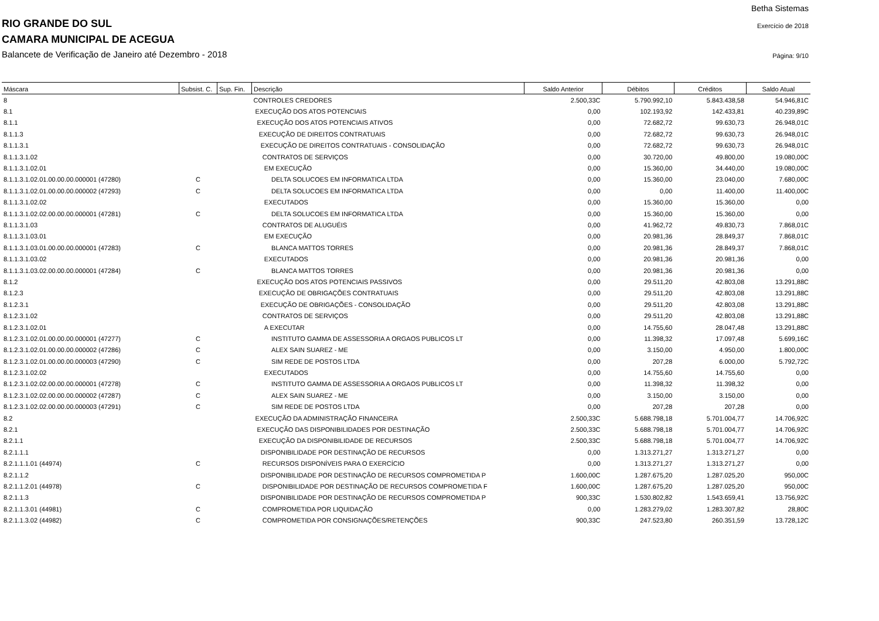Betha Sistemas
RIO GRANDE DO SUL Exercício de 2018
CAMARA MUNICIPAL DE ACEGUA
Balancete de Verificação de Janeiro até Dezembro - 2018
Página: 9/10
| Máscara | Subsist. C. | Sup. Fin. | Descrição | Saldo Anterior | Débitos | Créditos | Saldo Atual |
| --- | --- | --- | --- | --- | --- | --- | --- |
| 8 | | | CONTROLES CREDORES | 2.500,33C | 5.790.992,10 | 5.843.438,58 | 54.946,81C |
| 8.1 | | | EXECUÇÃO DOS ATOS POTENCIAIS | 0,00 | 102.193,92 | 142.433,81 | 40.239,89C |
| 8.1.1 | | | EXECUÇÃO DOS ATOS POTENCIAIS ATIVOS | 0,00 | 72.682,72 | 99.630,73 | 26.948,01C |
| 8.1.1.3 | | | EXECUÇÃO DE DIREITOS CONTRATUAIS | 0,00 | 72.682,72 | 99.630,73 | 26.948,01C |
| 8.1.1.3.1 | | | EXECUÇÃO DE DIREITOS CONTRATUAIS - CONSOLIDAÇÃO | 0,00 | 72.682,72 | 99.630,73 | 26.948,01C |
| 8.1.1.3.1.02 | | | CONTRATOS DE SERVIÇOS | 0,00 | 30.720,00 | 49.800,00 | 19.080,00C |
| 8.1.1.3.1.02.01 | | | EM EXECUÇÃO | 0,00 | 15.360,00 | 34.440,00 | 19.080,00C |
| 8.1.1.3.1.02.01.00.00.00.000001 (47280) | C | | DELTA SOLUCOES EM INFORMATICA LTDA | 0,00 | 15.360,00 | 23.040,00 | 7.680,00C |
| 8.1.1.3.1.02.01.00.00.00.000002 (47293) | C | | DELTA SOLUCOES EM INFORMATICA LTDA | 0,00 | 0,00 | 11.400,00 | 11.400,00C |
| 8.1.1.3.1.02.02 | | | EXECUTADOS | 0,00 | 15.360,00 | 15.360,00 | 0,00 |
| 8.1.1.3.1.02.02.00.00.00.000001 (47281) | C | | DELTA SOLUCOES EM INFORMATICA LTDA | 0,00 | 15.360,00 | 15.360,00 | 0,00 |
| 8.1.1.3.1.03 | | | CONTRATOS DE ALUGUÉIS | 0,00 | 41.962,72 | 49.830,73 | 7.868,01C |
| 8.1.1.3.1.03.01 | | | EM EXECUÇÃO | 0,00 | 20.981,36 | 28.849,37 | 7.868,01C |
| 8.1.1.3.1.03.01.00.00.00.000001 (47283) | C | | BLANCA MATTOS TORRES | 0,00 | 20.981,36 | 28.849,37 | 7.868,01C |
| 8.1.1.3.1.03.02 | | | EXECUTADOS | 0,00 | 20.981,36 | 20.981,36 | 0,00 |
| 8.1.1.3.1.03.02.00.00.00.000001 (47284) | C | | BLANCA MATTOS TORRES | 0,00 | 20.981,36 | 20.981,36 | 0,00 |
| 8.1.2 | | | EXECUÇÃO DOS ATOS POTENCIAIS PASSIVOS | 0,00 | 29.511,20 | 42.803,08 | 13.291,88C |
| 8.1.2.3 | | | EXECUÇÃO DE OBRIGAÇÕES CONTRATUAIS | 0,00 | 29.511,20 | 42.803,08 | 13.291,88C |
| 8.1.2.3.1 | | | EXECUÇÃO DE OBRIGAÇÕES - CONSOLIDAÇÃO | 0,00 | 29.511,20 | 42.803,08 | 13.291,88C |
| 8.1.2.3.1.02 | | | CONTRATOS DE SERVIÇOS | 0,00 | 29.511,20 | 42.803,08 | 13.291,88C |
| 8.1.2.3.1.02.01 | | | A EXECUTAR | 0,00 | 14.755,60 | 28.047,48 | 13.291,88C |
| 8.1.2.3.1.02.01.00.00.00.000001 (47277) | C | | INSTITUTO GAMMA DE ASSESSORIA A ORGAOS PUBLICOS LT | 0,00 | 11.398,32 | 17.097,48 | 5.699,16C |
| 8.1.2.3.1.02.01.00.00.00.000002 (47286) | C | | ALEX SAIN SUAREZ - ME | 0,00 | 3.150,00 | 4.950,00 | 1.800,00C |
| 8.1.2.3.1.02.01.00.00.00.000003 (47290) | C | | SIM REDE DE POSTOS LTDA | 0,00 | 207,28 | 6.000,00 | 5.792,72C |
| 8.1.2.3.1.02.02 | | | EXECUTADOS | 0,00 | 14.755,60 | 14.755,60 | 0,00 |
| 8.1.2.3.1.02.02.00.00.00.000001 (47278) | C | | INSTITUTO GAMMA DE ASSESSORIA A ORGAOS PUBLICOS LT | 0,00 | 11.398,32 | 11.398,32 | 0,00 |
| 8.1.2.3.1.02.02.00.00.00.000002 (47287) | C | | ALEX SAIN SUAREZ - ME | 0,00 | 3.150,00 | 3.150,00 | 0,00 |
| 8.1.2.3.1.02.02.00.00.00.000003 (47291) | C | | SIM REDE DE POSTOS LTDA | 0,00 | 207,28 | 207,28 | 0,00 |
| 8.2 | | | EXECUÇÃO DA ADMINISTRAÇÃO FINANCEIRA | 2.500,33C | 5.688.798,18 | 5.701.004,77 | 14.706,92C |
| 8.2.1 | | | EXECUÇÃO DAS DISPONIBILIDADES POR DESTINAÇÃO | 2.500,33C | 5.688.798,18 | 5.701.004,77 | 14.706,92C |
| 8.2.1.1 | | | EXECUÇÃO DA DISPONIBILIDADE DE RECURSOS | 2.500,33C | 5.688.798,18 | 5.701.004,77 | 14.706,92C |
| 8.2.1.1.1 | | | DISPONIBILIDADE POR DESTINAÇÃO DE RECURSOS | 0,00 | 1.313.271,27 | 1.313.271,27 | 0,00 |
| 8.2.1.1.1.01 (44974) | C | | RECURSOS DISPONÍVEIS PARA O EXERCÍCIO | 0,00 | 1.313.271,27 | 1.313.271,27 | 0,00 |
| 8.2.1.1.2 | | | DISPONIBILIDADE POR DESTINAÇÃO DE RECURSOS COMPROMETIDA P | 1.600,00C | 1.287.675,20 | 1.287.025,20 | 950,00C |
| 8.2.1.1.2.01 (44978) | C | | DISPONIBILIDADE POR DESTINAÇÃO DE RECURSOS COMPROMETIDA F | 1.600,00C | 1.287.675,20 | 1.287.025,20 | 950,00C |
| 8.2.1.1.3 | | | DISPONIBILIDADE POR DESTINAÇÃO DE RECURSOS COMPROMETIDA P | 900,33C | 1.530.802,82 | 1.543.659,41 | 13.756,92C |
| 8.2.1.1.3.01 (44981) | C | | COMPROMETIDA POR LIQUIDAÇÃO | 0,00 | 1.283.279,02 | 1.283.307,82 | 28,80C |
| 8.2.1.1.3.02 (44982) | C | | COMPROMETIDA POR CONSIGNAÇÕES/RETENÇÕES | 900,33C | 247.523,80 | 260.351,59 | 13.728,12C |